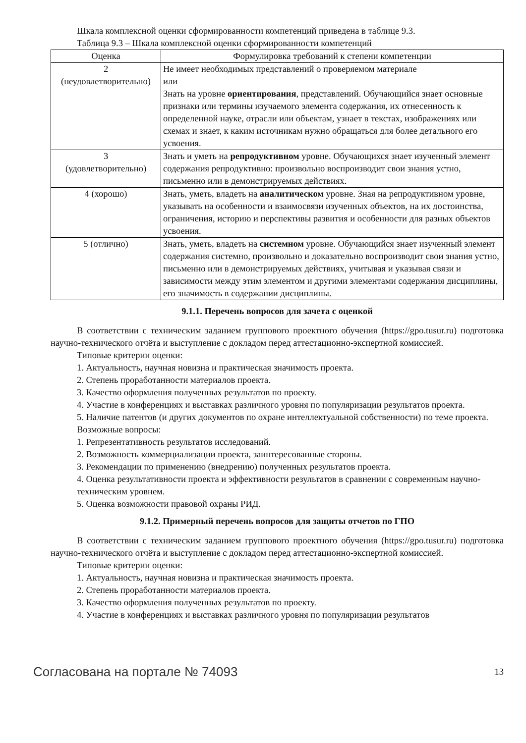Шкала комплексной оценки сформированности компетенций приведена в таблице 9.3.
Таблица 9.3 – Шкала комплексной оценки сформированности компетенций
| Оценка | Формулировка требований к степени компетенции |
| --- | --- |
| 2 (неудовлетворительно) | Не имеет необходимых представлений о проверяемом материале или Знать на уровне ориентирования , представлений. Обучающийся знает основные признаки или термины изучаемого элемента содержания, их отнесенность к определенной науке, отрасли или объектам, узнает в текстах, изображениях или схемах и знает, к каким источникам нужно обращаться для более детального его усвоения. |
| 3 (удовлетворительно) | Знать и уметь на репродуктивном уровне. Обучающихся знает изученный элемент содержания репродуктивно: произвольно воспроизводит свои знания устно, письменно или в демонстрируемых действиях. |
| 4 (хорошо) | Знать, уметь, владеть на аналитическом уровне. Зная на репродуктивном уровне, указывать на особенности и взаимосвязи изученных объектов, на их достоинства, ограничения, историю и перспективы развития и особенности для разных объектов усвоения. |
| 5 (отлично) | Знать, уметь, владеть на системном уровне. Обучающийся знает изученный элемент содержания системно, произвольно и доказательно воспроизводит свои знания устно, письменно или в демонстрируемых действиях, учитывая и указывая связи и зависимости между этим элементом и другими элементами содержания дисциплины, его значимость в содержании дисциплины. |
9.1.1. Перечень вопросов для зачета с оценкой
В соответствии с техническим заданием группового проектного обучения (https://gpo.tusur.ru) подготовка научно-технического отчёта и выступление с докладом перед аттестационно-экспертной комиссией.
Типовые критерии оценки:
1. Актуальность, научная новизна и практическая значимость проекта.
2. Степень проработанности материалов проекта.
3. Качество оформления полученных результатов по проекту.
4. Участие в конференциях и выставках различного уровня по популяризации результатов проекта.
5. Наличие патентов (и других документов по охране интеллектуальной собственности) по теме проекта.
Возможные вопросы:
1. Репрезентативность результатов исследований.
2. Возможность коммерциализации проекта, заинтересованные стороны.
3. Рекомендации по применению (внедрению) полученных результатов проекта.
4. Оценка результативности проекта и эффективности результатов в сравнении с современным научно-техническим уровнем.
5. Оценка возможности правовой охраны РИД.
9.1.2. Примерный перечень вопросов для защиты отчетов по ГПО
В соответствии с техническим заданием группового проектного обучения (https://gpo.tusur.ru) подготовка научно-технического отчёта и выступление с докладом перед аттестационно-экспертной комиссией.
Типовые критерии оценки:
1. Актуальность, научная новизна и практическая значимость проекта.
2. Степень проработанности материалов проекта.
3. Качество оформления полученных результатов по проекту.
4. Участие в конференциях и выставках различного уровня по популяризации результатов
Согласована на портале № 74093 13